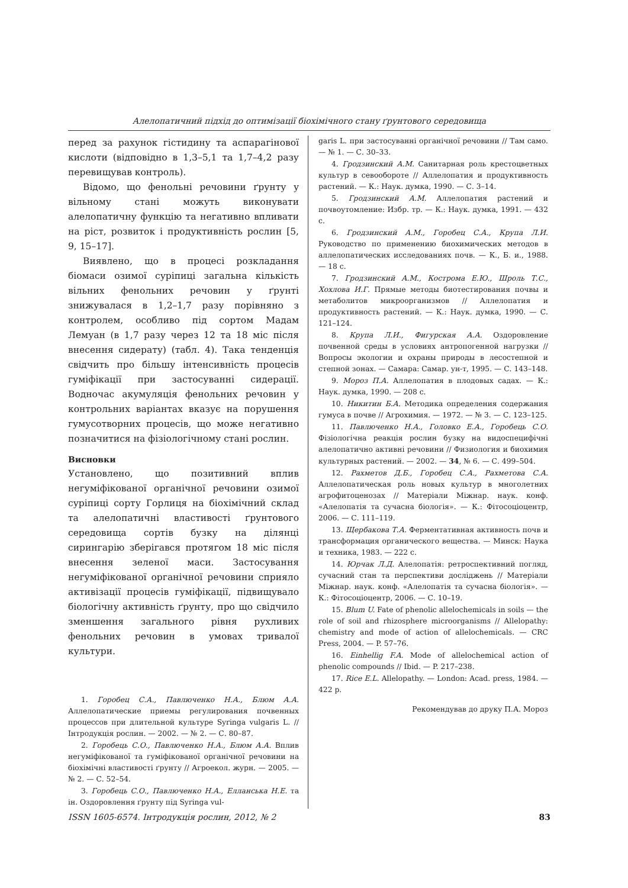Алелопатичний підхід до оптимізації біохімічного стану ґрунтового середовища
перед за рахунок гістидину та аспарагінової кислоти (відповідно в 1,3–5,1 та 1,7–4,2 разу перевищував контроль).
Відомо, що фенольні речовини ґрунту у вільному стані можуть виконувати алелопатичну функцію та негативно впливати на ріст, розвиток і продуктивність рослин [5, 9, 15–17].
Виявлено, що в процесі розкладання біомаси озимої суріпиці загальна кількість вільних фенольних речовин у ґрунті знижувалася в 1,2–1,7 разу порівняно з контролем, особливо під сортом Мадам Лемуан (в 1,7 разу через 12 та 18 міс після внесення сидерату) (табл. 4). Така тенденція свідчить про більшу інтенсивність процесів гуміфікації при застосуванні сидерації. Водночас акумуляція фенольних речовин у контрольних варіантах вказує на порушення гумусотворних процесів, що може негативно позначитися на фізіологічному стані рослин.
Висновки
Установлено, що позитивний вплив негуміфікованої органічної речовини озимої суріпиці сорту Горлиця на біохімічний склад та алелопатичні властивості ґрунтового середовища сортів бузку на ділянці сирингарію зберігався протягом 18 міс після внесення зеленої маси. Застосування негуміфікованої органічної речовини сприяло активізації процесів гуміфікації, підвищувало біологічну активність ґрунту, про що свідчило зменшення загального рівня рухливих фенольних речовин в умовах тривалої культури.
1. Горобец С.А., Павлюченко Н.А., Блюм А.А. Аллелопатические приемы регулирования почвенных процессов при длительной культуре Syringa vulgaris L. // Інтродукція рослин. — 2002. — № 2. — С. 80–87.
2. Горобець С.О., Павлюченко Н.А., Блюм А.А. Вплив негуміфікованої та гуміфікованої органічної речовини на біохімічні властивості ґрунту // Агроекол. журн. — 2005. — № 2. — С. 52–54.
3. Горобець С.О., Павлюченко Н.А., Еллансь­ка Н.Е. та ін. Оздоровлення ґрунту під Syringa vul-
garis L. при застосуванні органічної речовини // Там само. — № 1. — С. 30–33.
4. Гродзинский А.М. Санитарная роль крестоцветных культур в севообороте // Аллелопатия и продуктивность растений. — К.: Наук. думка, 1990. — С. 3–14.
5. Гродзинский А.М. Аллелопатия растений и почвоутомление: Избр. тр. — К.: Наук. думка, 1991. — 432 с.
6. Гродзинский А.М., Горобец С.А., Крупа Л.И. Руководство по применению биохимических методов в аллелопатических исследованиях почв. — К., Б. и., 1988. — 18 с.
7. Гродзинский А.М., Кострома Е.Ю., Шроль Т.С., Хохлова И.Г. Прямые методы биотестирования почвы и метаболитов микроорганизмов // Аллелопатия и продуктивность растений. — К.: Наук. думка, 1990. — С. 121–124.
8. Крупа Л.И., Фигурская А.А. Оздоровление почвенной среды в условиях антропогенной нагрузки // Вопросы экологии и охраны природы в лесостепной и степной зонах. — Самара: Самар. ун-т, 1995. — С. 143–148.
9. Мороз П.А. Аллелопатия в плодовых садах. — К.: Наук. думка, 1990. — 208 с.
10. Никитин Б.А. Методика определения содержания гумуса в почве // Агрохимия. — 1972. — № 3. — С. 123–125.
11. Павлюченко Н.А., Головко Е.А., Горобець С.О. Фізіологічна реакція рослин бузку на видоспецифічні алелопатично активні речовини // Физиология и биохимия культурных растений. — 2002. — 34, № 6. — С. 499–504.
12. Рахметов Д.Б., Горобец С.А., Рахметова С.А. Аллелопатическая роль новых культур в многолетних агрофитоценозах // Матеріали Міжнар. наук. конф. «Алелопатія та сучасна біологія». — К.: Фітосоціоцентр, 2006. — С. 111–119.
13. Щербакова Т.А. Ферментативная активность почв и трансформация органического вещества. — Минск: Наука и техника, 1983. — 222 с.
14. Юрчак Л.Д. Алелопатія: ретроспективний погляд, сучасний стан та перспективи досліджень // Матеріали Міжнар. наук. конф. «Алелопатія та сучасна біологія». — К.: Фітосоціоцентр, 2006. — С. 10–19.
15. Blum U. Fate of phenolic allelochemicals in soils — the role of soil and rhizosphere microorganisms // Allelopathy: chemistry and mode of action of allelochemicals. — CRC Press, 2004. — P. 57–76.
16. Einhellig F.A. Mode of allelochemical action of phenolic compounds // Ibid. — P. 217–238.
17. Rice E.L. Allelopathy. — London: Acad. press, 1984. — 422 p.
Рекомендував до друку П.А. Мороз
ISSN 1605-6574. Інтродукція рослин, 2012, № 2 83